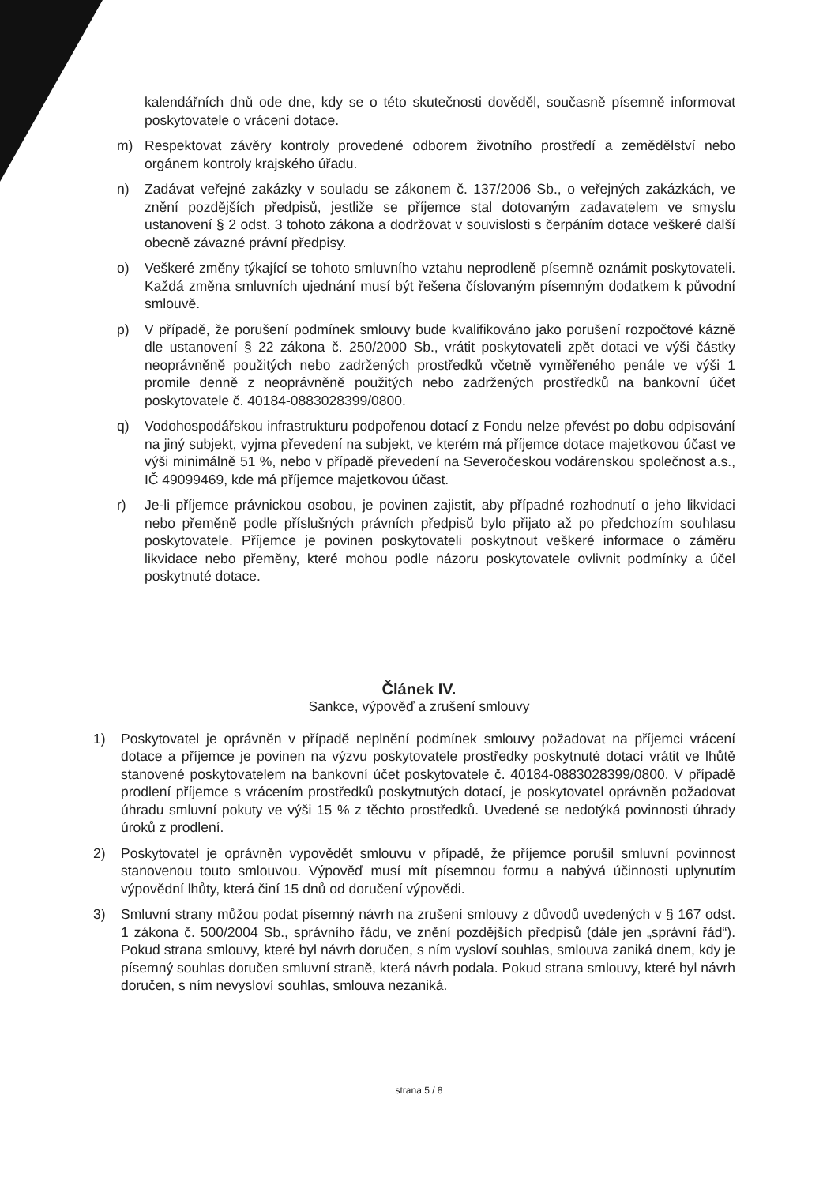kalendářních dnů ode dne, kdy se o této skutečnosti dověděl, současně písemně informovat poskytovatele o vrácení dotace.
m) Respektovat závěry kontroly provedené odborem životního prostředí a zemědělství nebo orgánem kontroly krajského úřadu.
n) Zadávat veřejné zakázky v souladu se zákonem č. 137/2006 Sb., o veřejných zakázkách, ve znění pozdějších předpisů, jestliže se příjemce stal dotovaným zadavatelem ve smyslu ustanovení § 2 odst. 3 tohoto zákona a dodržovat v souvislosti s čerpáním dotace veškeré další obecně závazné právní předpisy.
o) Veškeré změny týkající se tohoto smluvního vztahu neprodleně písemně oznámit poskytovateli. Každá změna smluvních ujednání musí být řešena číslovaným písemným dodatkem k původní smlouvě.
p) V případě, že porušení podmínek smlouvy bude kvalifikováno jako porušení rozpočtové kázně dle ustanovení § 22 zákona č. 250/2000 Sb., vrátit poskytovateli zpět dotaci ve výši částky neoprávněně použitých nebo zadržených prostředků včetně vyměřeného penále ve výši 1 promile denně z neoprávněně použitých nebo zadržených prostředků na bankovní účet poskytovatele č. 40184-0883028399/0800.
q) Vodohospodářskou infrastrukturu podpořenou dotací z Fondu nelze převést po dobu odpisování na jiný subjekt, vyjma převedení na subjekt, ve kterém má příjemce dotace majetkovou účast ve výši minimálně 51 %, nebo v případě převedení na Severočeskou vodárenskou společnost a.s., IČ 49099469, kde má příjemce majetkovou účast.
r) Je-li příjemce právnickou osobou, je povinen zajistit, aby případné rozhodnutí o jeho likvidaci nebo přeměně podle příslušných právních předpisů bylo přijato až po předchozím souhlasu poskytovatele. Příjemce je povinen poskytovateli poskytnout veškeré informace o záměru likvidace nebo přeměny, které mohou podle názoru poskytovatele ovlivnit podmínky a účel poskytnuté dotace.
Článek IV.
Sankce, výpověď a zrušení smlouvy
1) Poskytovatel je oprávněn v případě neplnění podmínek smlouvy požadovat na příjemci vrácení dotace a příjemce je povinen na výzvu poskytovatele prostředky poskytnuté dotací vrátit ve lhůtě stanovené poskytovatelem na bankovní účet poskytovatele č. 40184-0883028399/0800. V případě prodlení příjemce s vrácením prostředků poskytnutých dotací, je poskytovatel oprávněn požadovat úhradu smluvní pokuty ve výši 15 % z těchto prostředků. Uvedené se nedotýká povinnosti úhrady úroků z prodlení.
2) Poskytovatel je oprávněn vypovědět smlouvu v případě, že příjemce porušil smluvní povinnost stanovenou touto smlouvou. Výpověď musí mít písemnou formu a nabývá účinnosti uplynutím výpovědní lhůty, která činí 15 dnů od doručení výpovědi.
3) Smluvní strany můžou podat písemný návrh na zrušení smlouvy z důvodů uvedených v § 167 odst. 1 zákona č. 500/2004 Sb., správního řádu, ve znění pozdějších předpisů (dále jen „správní řád“). Pokud strana smlouvy, které byl návrh doručen, s ním vysloví souhlas, smlouva zaniká dnem, kdy je písemný souhlas doručen smluvní straně, která návrh podala. Pokud strana smlouvy, které byl návrh doručen, s ním nevysloví souhlas, smlouva nezaniká.
strana 5 / 8